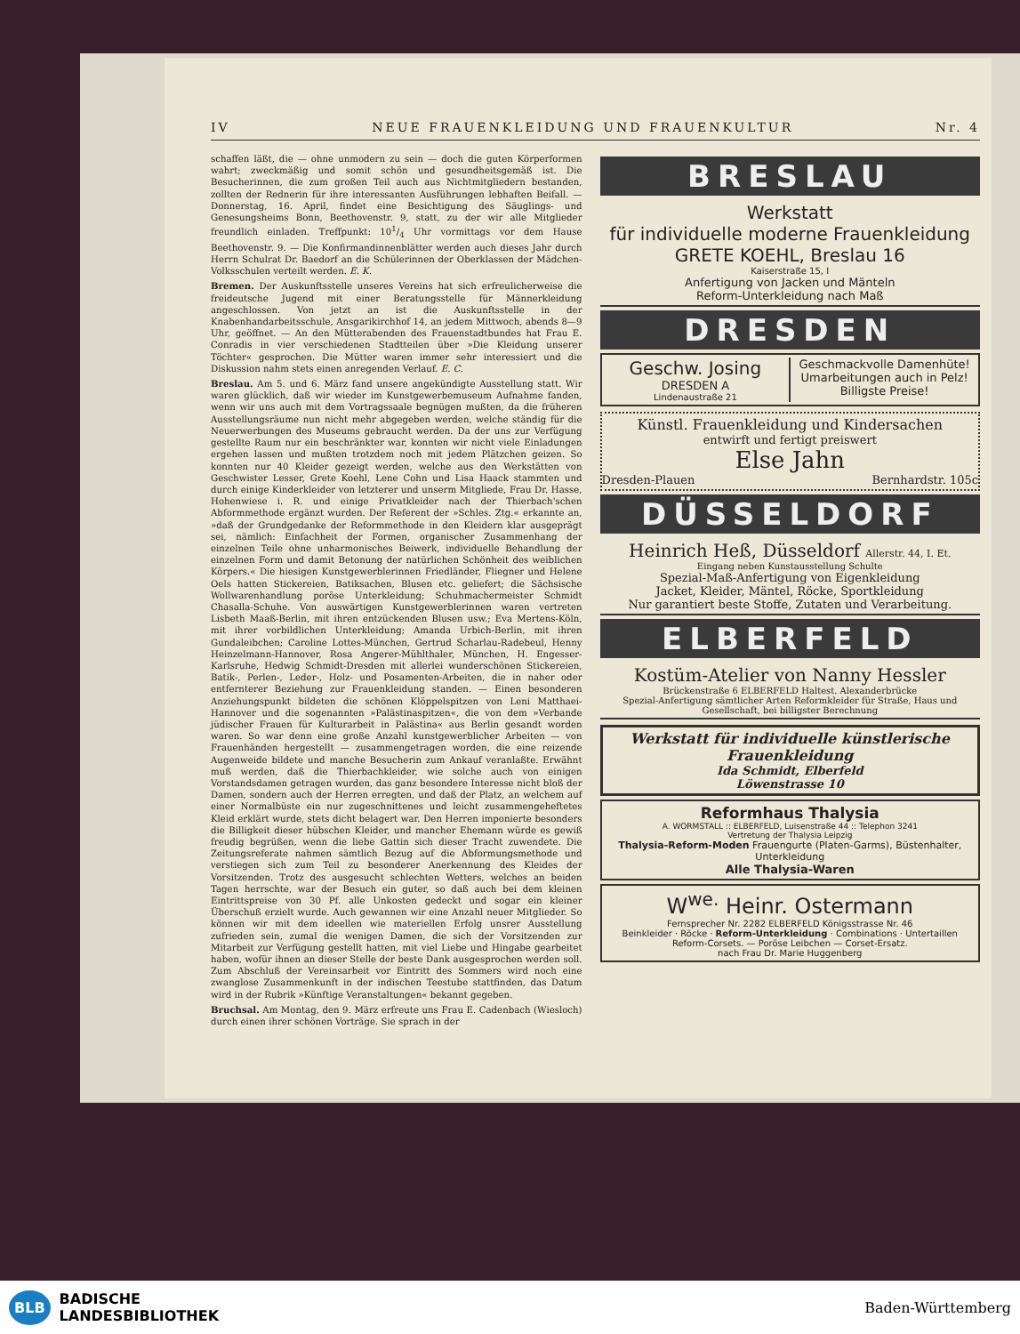IV NEUE FRAUENKLEIDUNG UND FRAUENKULTUR Nr. 4
schaffen läßt, die — ohne unmodern zu sein — doch die guten Körperformen wahrt; zweckmäßig und somit schön und gesundheitsgemäß ist. Die Besucherinnen, die zum großen Teil auch aus Nichtmitgliedern bestanden, zollten der Rednerin für ihre interessanten Ausführungen lebhaften Beifall. — Donnerstag, 16. April, findet eine Besichtigung des Säuglings- und Genesungsheims Bonn, Beethovenstr. 9, statt, zu der wir alle Mitglieder freundlich einladen. Treffpunkt: 101/4 Uhr vormittags vor dem Hause Beethovenstr. 9. — Die Konfirmandinnenblätter werden auch dieses Jahr durch Herrn Schulrat Dr. Baedorf an die Schülerinnen der Oberklassen der Mädchen-Volksschulen verteilt werden. E. K.
Bremen. Der Auskunftsstelle unseres Vereins hat sich erfreulicherweise die freideutsche Jugend mit einer Beratungsstelle für Männerkleidung angeschlossen. Von jetzt an ist die Auskunftsstelle in der Knabenhandarbeitsschule, Ansgarikirchhof 14, an jedem Mittwoch, abends 8—9 Uhr, geöffnet. — An den Mütterabenden des Frauenstadtbundes hat Frau E. Conradis in vier verschiedenen Stadtteilen über »Die Kleidung unserer Töchter« gesprochen. Die Mütter waren immer sehr interessiert und die Diskussion nahm stets einen anregenden Verlauf. E. C.
Breslau. Am 5. und 6. März fand unsere angekündigte Ausstellung statt. Wir waren glücklich, daß wir wieder im Kunstgewerbemuseum Aufnahme fanden, wenn wir uns auch mit dem Vortragssaale begnügen mußten, da die früheren Ausstellungsräume nun nicht mehr abgegeben werden, welche ständig für die Neuerwerbungen des Museums gebraucht werden. Da der uns zur Verfügung gestellte Raum nur ein beschränkter war, konnten wir nicht viele Einladungen ergehen lassen und mußten trotzdem noch mit jedem Plätzchen geizen. So konnten nur 40 Kleider gezeigt werden, welche aus den Werkstätten von Geschwister Lesser, Grete Koehl, Lene Cohn und Lisa Haack stammten und durch einige Kinderkleider von letzterer und unserm Mitgliede, Frau Dr. Hasse, Hohenwiese i. R. und einige Privatkleider nach der Thierbach'schen Abformmethode ergänzt wurden. Der Referent der »Schles. Ztg.« erkannte an, »daß der Grundgedanke der Reformmethode in den Kleidern klar ausgeprägt sei, nämlich: Einfachheit der Formen, organischer Zusammenhang der einzelnen Teile ohne unharmonisches Beiwerk, individuelle Behandlung der einzelnen Form und damit Betonung der natürlichen Schönheit des weiblichen Körpers.« Die hiesigen Kunstgewerblerinnen Friedländer, Fliegner und Helene Oels hatten Stickereien, Batiksachen, Blusen etc. geliefert; die Sächsische Wollwarenhandlung poröse Unterkleidung; Schuhmachermeister Schmidt Chasalla-Schuhe. Von auswärtigen Kunstgewerblerinnen waren vertreten Lisbeth Maaß-Berlin, mit ihren entzückenden Blusen usw.; Eva Mertens-Köln, mit ihrer vorbildlichen Unterkleidung; Amanda Urbich-Berlin, mit ihren Gundaleibchen; Caroline Lottes-München, Gertrud Scharlau-Radebeul, Henny Heinzelmann-Hannover, Rosa Angerer-Mühlthaler, München, H. Engesser-Karlsruhe, Hedwig Schmidt-Dresden mit allerlei wunderschönen Stickereien, Batik-, Perlen-, Leder-, Holz- und Posamenten-Arbeiten, die in naher oder entfernterer Beziehung zur Frauenkleidung standen. — Einen besonderen Anziehungspunkt bildeten die schönen Klöppelspitzen von Leni Matthaei-Hannover und die sogenannten »Palästinaspitzen«, die von dem »Verbande jüdischer Frauen für Kulturarbeit in Palästina« aus Berlin gesandt worden waren. So war denn eine große Anzahl kunstgewerblicher Arbeiten — von Frauenhänden hergestellt — zusammengetragen worden, die eine reizende Augenweide bildete und manche Besucherin zum Ankauf veranlaßte. Erwähnt muß werden, daß die Thierbachkleider, wie solche auch von einigen Vorstandsdamen getragen wurden, das ganz besondere Interesse nicht bloß der Damen, sondern auch der Herren erregten, und daß der Platz, an welchem auf einer Normalbüste ein nur zugeschnittenes und leicht zusammengeheftetes Kleid erklärt wurde, stets dicht belagert war. Den Herren imponierte besonders die Billigkeit dieser hübschen Kleider, und mancher Ehemann würde es gewiß freudig begrüßen, wenn die liebe Gattin sich dieser Tracht zuwendete. Die Zeitungsreferate nahmen sämtlich Bezug auf die Abformungsmethode und verstiegen sich zum Teil zu besonderer Anerkennung des Kleides der Vorsitzenden. Trotz des ausgesucht schlechten Wetters, welches an beiden Tagen herrschte, war der Besuch ein guter, so daß auch bei dem kleinen Eintrittspreise von 30 Pf. alle Unkosten gedeckt und sogar ein kleiner Überschuß erzielt wurde. Auch gewannen wir eine Anzahl neuer Mitglieder. So können wir mit dem ideellen wie materiellen Erfolg unsrer Ausstellung zufrieden sein, zumal die wenigen Damen, die sich der Vorsitzenden zur Mitarbeit zur Verfügung gestellt hatten, mit viel Liebe und Hingabe gearbeitet haben, wofür ihnen an dieser Stelle der beste Dank ausgesprochen werden soll. Zum Abschluß der Vereinsarbeit vor Eintritt des Sommers wird noch eine zwanglose Zusammenkunft in der indischen Teestube stattfinden, das Datum wird in der Rubrik »Künftige Veranstaltungen« bekannt gegeben.
Bruchsal. Am Montag, den 9. März erfreute uns Frau E. Cadenbach (Wiesloch) durch einen ihrer schönen Vorträge. Sie sprach in der
BRESLAU
Werkstatt
für individuelle moderne Frauenkleidung
GRETE KOEHL, Breslau 16
Kaiserstraße 15, I
Anfertigung von Jacken und Mänteln
Reform-Unterkleidung nach Maß
DRESDEN
Geschw. Josing
DRESDEN A
Lindenaustraße 21
Geschmackvolle Damenhüte! Umarbeitungen auch in Pelz! Billigste Preise!
Künstl. Frauenkleidung und Kindersachen
entwirft und fertigt preiswert
Else Jahn
Dresden-Plauen Bernhardstr. 105c
DÜSSELDORF
Heinrich Heß, Düsseldorf Allerstr. 44, I. Et.
Eingang neben Kunstausstellung Schulte
Spezial-Maß-Anfertigung von Eigenkleidung
Jacket, Kleider, Mäntel, Röcke, Sportkleidung
Nur garantiert beste Stoffe, Zutaten und Verarbeitung.
ELBERFELD
Kostüm-Atelier von Nanny Hessler
Brückenstraße 6 ELBERFELD Haltest. Alexanderbrücke
Spezial-Anfertigung sämtlicher Arten Reformkleider für Straße, Haus und Gesellschaft, bei billigster Berechnung
Werkstatt für individuelle künstlerische Frauenkleidung
Ida Schmidt, Elberfeld
Löwenstrasse 10
Reformhaus Thalysia
A. WORMSTALL :: ELBERFELD, Luisenstraße 44 :: Telephon 3241
Vertretung der Thalysia Leipzig
Thalysia-Reform-Moden Frauengurte (Platen-Garms), Büstenhalter, Unterkleidung
Alle Thalysia-Waren
W<sup>we.</sup> Heinr. Ostermann
Fernsprecher Nr. 2282 ELBERFELD Königsstrasse Nr. 46
Beinkleider · Röcke · Reform-Unterkleidung · Combinations · Untertaillen
Reform-Corsets. — Poröse Leibchen — Corset-Ersatz.
nach Frau Dr. Marie Huggenberg
BLB BADISCHE
LANDESBIBLIOTHEK
Baden-Württemberg